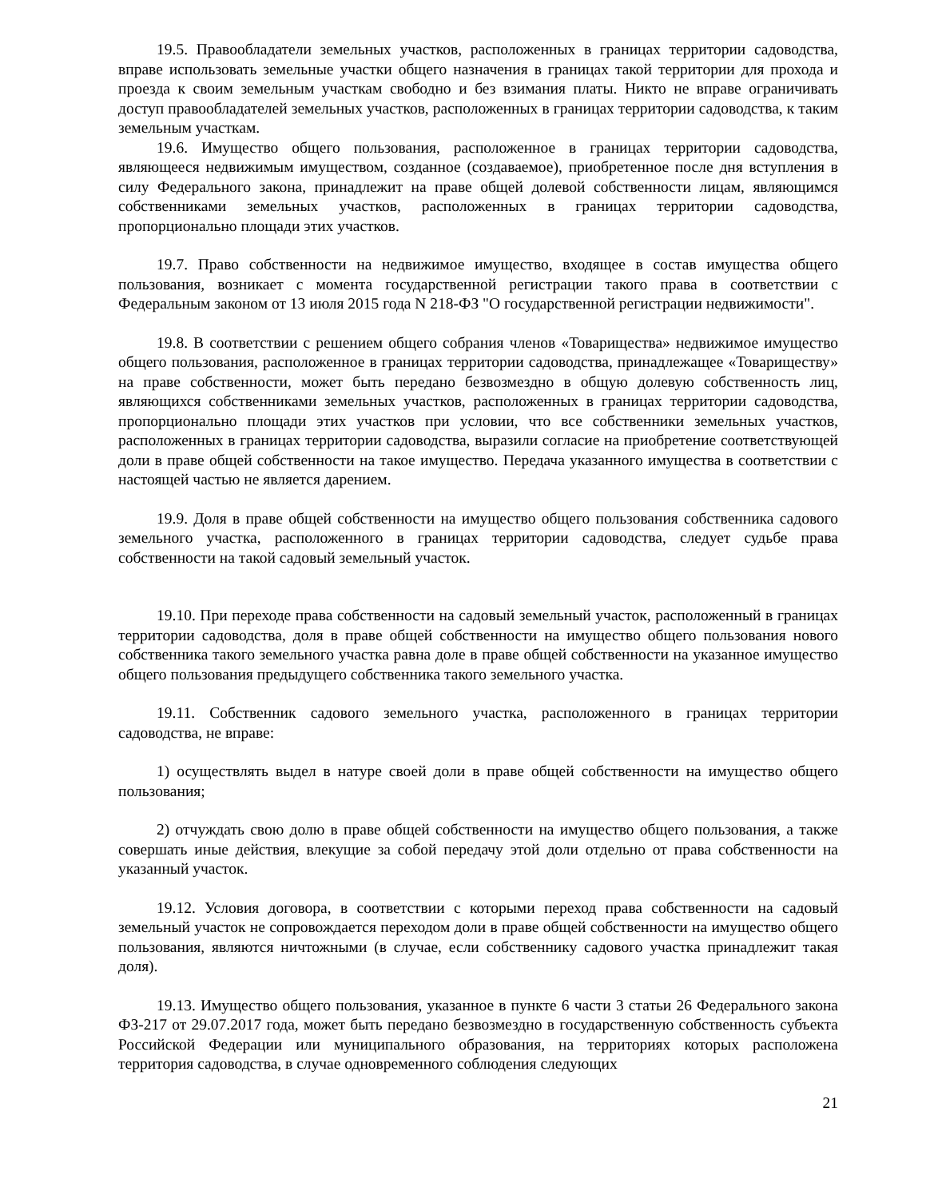19.5. Правообладатели земельных участков, расположенных в границах территории садоводства, вправе использовать земельные участки общего назначения в границах такой территории для прохода и проезда к своим земельным участкам свободно и без взимания платы. Никто не вправе ограничивать доступ правообладателей земельных участков, расположенных в границах территории садоводства, к таким земельным участкам.
19.6. Имущество общего пользования, расположенное в границах территории садоводства, являющееся недвижимым имуществом, созданное (создаваемое), приобретенное после дня вступления в силу Федерального закона, принадлежит на праве общей долевой собственности лицам, являющимся собственниками земельных участков, расположенных в границах территории садоводства, пропорционально площади этих участков.
19.7. Право собственности на недвижимое имущество, входящее в состав имущества общего пользования, возникает с момента государственной регистрации такого права в соответствии с Федеральным законом от 13 июля 2015 года N 218-ФЗ "О государственной регистрации недвижимости".
19.8. В соответствии с решением общего собрания членов «Товарищества» недвижимое имущество общего пользования, расположенное в границах территории садоводства, принадлежащее «Товариществу» на праве собственности, может быть передано безвозмездно в общую долевую собственность лиц, являющихся собственниками земельных участков, расположенных в границах территории садоводства, пропорционально площади этих участков при условии, что все собственники земельных участков, расположенных в границах территории садоводства, выразили согласие на приобретение соответствующей доли в праве общей собственности на такое имущество. Передача указанного имущества в соответствии с настоящей частью не является дарением.
19.9. Доля в праве общей собственности на имущество общего пользования собственника садового земельного участка, расположенного в границах территории садоводства, следует судьбе права собственности на такой садовый земельный участок.
19.10. При переходе права собственности на садовый земельный участок, расположенный в границах территории садоводства, доля в праве общей собственности на имущество общего пользования нового собственника такого земельного участка равна доле в праве общей собственности на указанное имущество общего пользования предыдущего собственника такого земельного участка.
19.11. Собственник садового земельного участка, расположенного в границах территории садоводства, не вправе:
1) осуществлять выдел в натуре своей доли в праве общей собственности на имущество общего пользования;
2) отчуждать свою долю в праве общей собственности на имущество общего пользования, а также совершать иные действия, влекущие за собой передачу этой доли отдельно от права собственности на указанный участок.
19.12. Условия договора, в соответствии с которыми переход права собственности на садовый земельный участок не сопровождается переходом доли в праве общей собственности на имущество общего пользования, являются ничтожными (в случае, если собственнику садового участка принадлежит такая доля).
19.13. Имущество общего пользования, указанное в пункте 6 части 3 статьи 26 Федерального закона ФЗ-217 от 29.07.2017 года, может быть передано безвозмездно в государственную собственность субъекта Российской Федерации или муниципального образования, на территориях которых расположена территория садоводства, в случае одновременного соблюдения следующих
21